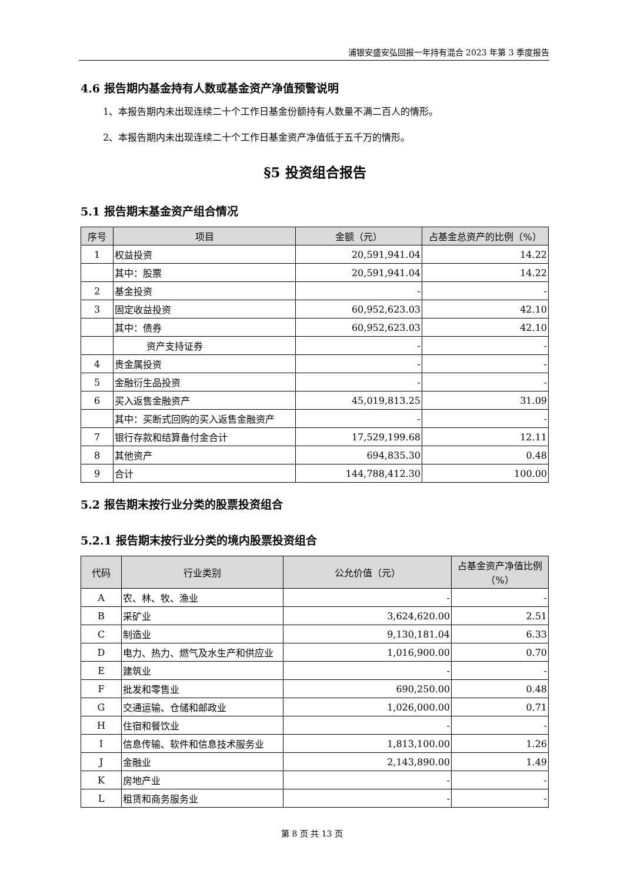浦银安盛安弘回报一年持有混合 2023 年第 3 季度报告
4.6 报告期内基金持有人数或基金资产净值预警说明
1、本报告期内未出现连续二十个工作日基金份额持有人数量不满二百人的情形。
2、本报告期内未出现连续二十个工作日基金资产净值低于五千万的情形。
§5 投资组合报告
5.1 报告期末基金资产组合情况
| 序号 | 项目 | 金额（元） | 占基金总资产的比例（%） |
| --- | --- | --- | --- |
| 1 | 权益投资 | 20,591,941.04 | 14.22 |
| | 其中：股票 | 20,591,941.04 | 14.22 |
| 2 | 基金投资 | - | - |
| 3 | 固定收益投资 | 60,952,623.03 | 42.10 |
| | 其中：债券 | 60,952,623.03 | 42.10 |
| | 资产支持证券 | - | - |
| 4 | 贵金属投资 | - | - |
| 5 | 金融衍生品投资 | - | - |
| 6 | 买入返售金融资产 | 45,019,813.25 | 31.09 |
| | 其中：买断式回购的买入返售金融资产 | - | - |
| 7 | 银行存款和结算备付金合计 | 17,529,199.68 | 12.11 |
| 8 | 其他资产 | 694,835.30 | 0.48 |
| 9 | 合计 | 144,788,412.30 | 100.00 |
5.2 报告期末按行业分类的股票投资组合
5.2.1 报告期末按行业分类的境内股票投资组合
| 代码 | 行业类别 | 公允价值（元） | 占基金资产净值比例（%） |
| --- | --- | --- | --- |
| A | 农、林、牧、渔业 | - | - |
| B | 采矿业 | 3,624,620.00 | 2.51 |
| C | 制造业 | 9,130,181.04 | 6.33 |
| D | 电力、热力、燃气及水生产和供应业 | 1,016,900.00 | 0.70 |
| E | 建筑业 | - | - |
| F | 批发和零售业 | 690,250.00 | 0.48 |
| G | 交通运输、仓储和邮政业 | 1,026,000.00 | 0.71 |
| H | 住宿和餐饮业 | - | - |
| I | 信息传输、软件和信息技术服务业 | 1,813,100.00 | 1.26 |
| J | 金融业 | 2,143,890.00 | 1.49 |
| K | 房地产业 | - | - |
| L | 租赁和商务服务业 | - | - |
第 8 页 共 13 页